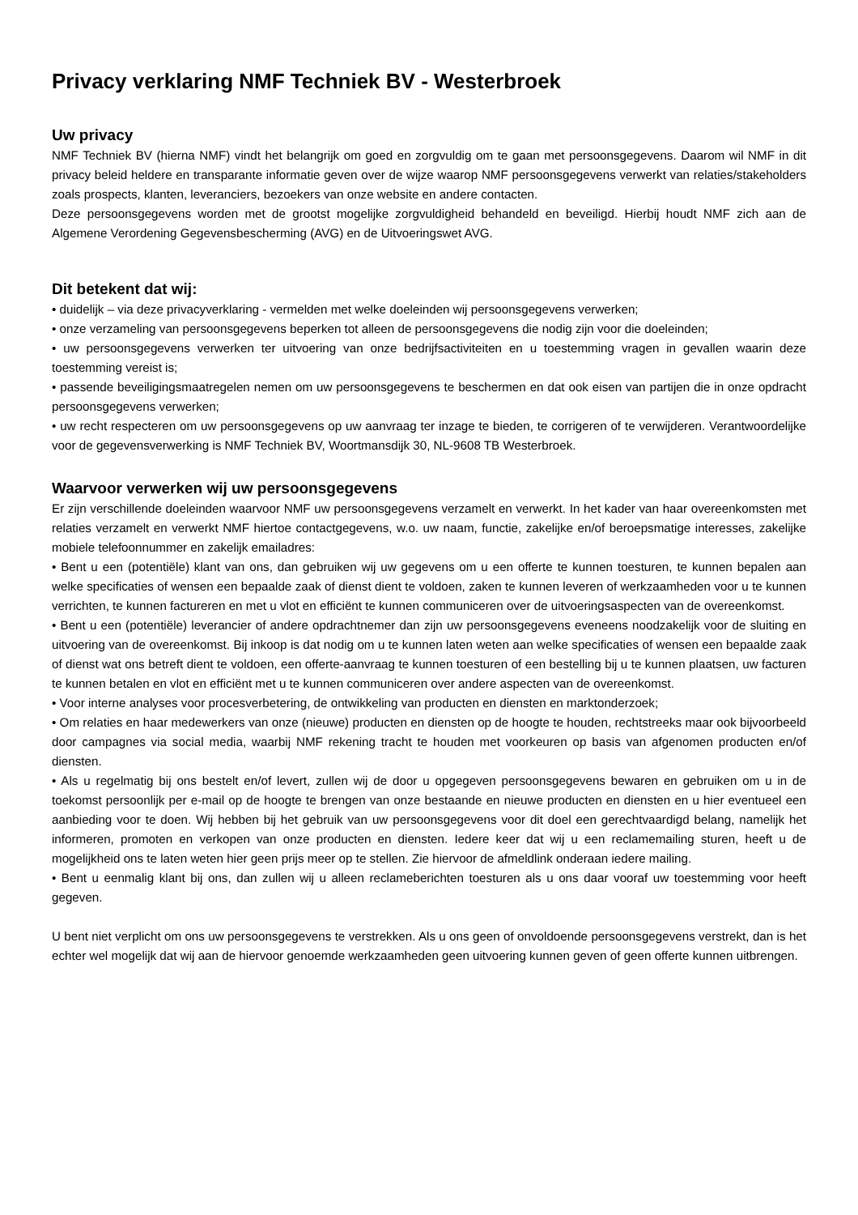Privacy verklaring NMF Techniek BV - Westerbroek
Uw privacy
NMF Techniek BV (hierna NMF) vindt het belangrijk om goed en zorgvuldig om te gaan met persoonsgegevens. Daarom wil NMF in dit privacy beleid heldere en transparante informatie geven over de wijze waarop NMF persoonsgegevens verwerkt van relaties/stakeholders zoals prospects, klanten, leveranciers, bezoekers van onze website en andere contacten.
Deze persoonsgegevens worden met de grootst mogelijke zorgvuldigheid behandeld en beveiligd. Hierbij houdt NMF zich aan de Algemene Verordening Gegevensbescherming (AVG) en de Uitvoeringswet AVG.
Dit betekent dat wij:
• duidelijk – via deze privacyverklaring - vermelden met welke doeleinden wij persoonsgegevens verwerken;
• onze verzameling van persoonsgegevens beperken tot alleen de persoonsgegevens die nodig zijn voor die doeleinden;
• uw persoonsgegevens verwerken ter uitvoering van onze bedrijfsactiviteiten en u toestemming vragen in gevallen waarin deze toestemming vereist is;
• passende beveiligingsmaatregelen nemen om uw persoonsgegevens te beschermen en dat ook eisen van partijen die in onze opdracht persoonsgegevens verwerken;
• uw recht respecteren om uw persoonsgegevens op uw aanvraag ter inzage te bieden, te corrigeren of te verwijderen. Verantwoordelijke voor de gegevensverwerking is NMF Techniek BV, Woortmansdijk 30, NL-9608 TB Westerbroek.
Waarvoor verwerken wij uw persoonsgegevens
Er zijn verschillende doeleinden waarvoor NMF uw persoonsgegevens verzamelt en verwerkt. In het kader van haar overeenkomsten met relaties verzamelt en verwerkt NMF hiertoe contactgegevens, w.o. uw naam, functie, zakelijke en/of beroepsmatige interesses, zakelijke mobiele telefoonnummer en zakelijk emailadres:
• Bent u een (potentiële) klant van ons, dan gebruiken wij uw gegevens om u een offerte te kunnen toesturen, te kunnen bepalen aan welke specificaties of wensen een bepaalde zaak of dienst dient te voldoen, zaken te kunnen leveren of werkzaamheden voor u te kunnen verrichten, te kunnen factureren en met u vlot en efficiënt te kunnen communiceren over de uitvoeringsaspecten van de overeenkomst.
• Bent u een (potentiële) leverancier of andere opdrachtnemer dan zijn uw persoonsgegevens eveneens noodzakelijk voor de sluiting en uitvoering van de overeenkomst. Bij inkoop is dat nodig om u te kunnen laten weten aan welke specificaties of wensen een bepaalde zaak of dienst wat ons betreft dient te voldoen, een offerte-aanvraag te kunnen toesturen of een bestelling bij u te kunnen plaatsen, uw facturen te kunnen betalen en vlot en efficiënt met u te kunnen communiceren over andere aspecten van de overeenkomst.
• Voor interne analyses voor procesverbetering, de ontwikkeling van producten en diensten en marktonderzoek;
• Om relaties en haar medewerkers van onze (nieuwe) producten en diensten op de hoogte te houden, rechtstreeks maar ook bijvoorbeeld door campagnes via social media, waarbij NMF rekening tracht te houden met voorkeuren op basis van afgenomen producten en/of diensten.
• Als u regelmatig bij ons bestelt en/of levert, zullen wij de door u opgegeven persoonsgegevens bewaren en gebruiken om u in de toekomst persoonlijk per e-mail op de hoogte te brengen van onze bestaande en nieuwe producten en diensten en u hier eventueel een aanbieding voor te doen. Wij hebben bij het gebruik van uw persoonsgegevens voor dit doel een gerechtvaardigd belang, namelijk het informeren, promoten en verkopen van onze producten en diensten. Iedere keer dat wij u een reclamemailing sturen, heeft u de mogelijkheid ons te laten weten hier geen prijs meer op te stellen. Zie hiervoor de afmeldlink onderaan iedere mailing.
• Bent u eenmalig klant bij ons, dan zullen wij u alleen reclameberichten toesturen als u ons daar vooraf uw toestemming voor heeft gegeven.
U bent niet verplicht om ons uw persoonsgegevens te verstrekken. Als u ons geen of onvoldoende persoonsgegevens verstrekt, dan is het echter wel mogelijk dat wij aan de hiervoor genoemde werkzaamheden geen uitvoering kunnen geven of geen offerte kunnen uitbrengen.